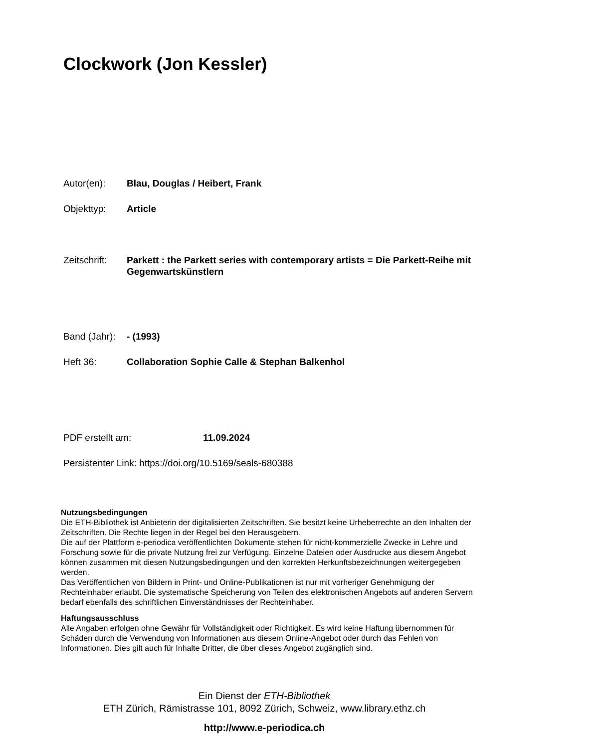Clockwork (Jon Kessler)
Autor(en): Blau, Douglas / Heibert, Frank
Objekttyp: Article
Zeitschrift: Parkett : the Parkett series with contemporary artists = Die Parkett-Reihe mit Gegenwartskünstlern
Band (Jahr): - (1993)
Heft 36: Collaboration Sophie Calle & Stephan Balkenhol
PDF erstellt am: 11.09.2024
Persistenter Link: https://doi.org/10.5169/seals-680388
Nutzungsbedingungen
Die ETH-Bibliothek ist Anbieterin der digitalisierten Zeitschriften. Sie besitzt keine Urheberrechte an den Inhalten der Zeitschriften. Die Rechte liegen in der Regel bei den Herausgebern.
Die auf der Plattform e-periodica veröffentlichten Dokumente stehen für nicht-kommerzielle Zwecke in Lehre und Forschung sowie für die private Nutzung frei zur Verfügung. Einzelne Dateien oder Ausdrucke aus diesem Angebot können zusammen mit diesen Nutzungsbedingungen und den korrekten Herkunftsbezeichnungen weitergegeben werden.
Das Veröffentlichen von Bildern in Print- und Online-Publikationen ist nur mit vorheriger Genehmigung der Rechteinhaber erlaubt. Die systematische Speicherung von Teilen des elektronischen Angebots auf anderen Servern bedarf ebenfalls des schriftlichen Einverständnisses der Rechteinhaber.
Haftungsausschluss
Alle Angaben erfolgen ohne Gewähr für Vollständigkeit oder Richtigkeit. Es wird keine Haftung übernommen für Schäden durch die Verwendung von Informationen aus diesem Online-Angebot oder durch das Fehlen von Informationen. Dies gilt auch für Inhalte Dritter, die über dieses Angebot zugänglich sind.
Ein Dienst der ETH-Bibliothek
ETH Zürich, Rämistrasse 101, 8092 Zürich, Schweiz, www.library.ethz.ch
http://www.e-periodica.ch